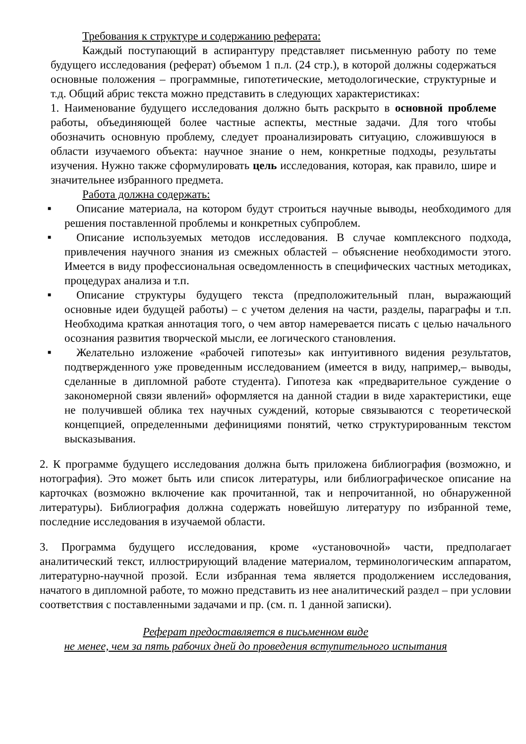Требования к структуре и содержанию реферата:
Каждый поступающий в аспирантуру представляет письменную работу по теме будущего исследования (реферат) объемом 1 п.л. (24 стр.), в которой должны содержаться основные положения – программные, гипотетические, методологические, структурные и т.д. Общий абрис текста можно представить в следующих характеристиках:
1. Наименование будущего исследования должно быть раскрыто в основной проблеме работы, объединяющей более частные аспекты, местные задачи. Для того чтобы обозначить основную проблему, следует проанализировать ситуацию, сложившуюся в области изучаемого объекта: научное знание о нем, конкретные подходы, результаты изучения. Нужно также сформулировать цель исследования, которая, как правило, шире и значительнее избранного предмета.
Работа должна содержать:
■ Описание материала, на котором будут строиться научные выводы, необходимого для решения поставленной проблемы и конкретных субпроблем.
■ Описание используемых методов исследования. В случае комплексного подхода, привлечения научного знания из смежных областей – объяснение необходимости этого. Имеется в виду профессиональная осведомленность в специфических частных методиках, процедурах анализа и т.п.
■ Описание структуры будущего текста (предположительный план, выражающий основные идеи будущей работы) – с учетом деления на части, разделы, параграфы и т.п. Необходима краткая аннотация того, о чем автор намеревается писать с целью начального осознания развития творческой мысли, ее логического становления.
■ Желательно изложение «рабочей гипотезы» как интуитивного видения результатов, подтвержденного уже проведенным исследованием (имеется в виду, например,– выводы, сделанные в дипломной работе студента). Гипотеза как «предварительное суждение о закономерной связи явлений» оформляется на данной стадии в виде характеристики, еще не получившей облика тех научных суждений, которые связываются с теоретической концепцией, определенными дефинициями понятий, четко структурированным текстом высказывания.
2. К программе будущего исследования должна быть приложена библиография (возможно, и нотография). Это может быть или список литературы, или библиографическое описание на карточках (возможно включение как прочитанной, так и непрочитанной, но обнаруженной литературы). Библиография должна содержать новейшую литературу по избранной теме, последние исследования в изучаемой области.
3. Программа будущего исследования, кроме «установочной» части, предполагает аналитический текст, иллюстрирующий владение материалом, терминологическим аппаратом, литературно-научной прозой. Если избранная тема является продолжением исследования, начатого в дипломной работе, то можно представить из нее аналитический раздел – при условии соответствия с поставленными задачами и пр. (см. п. 1 данной записки).
Реферат предоставляется в письменном виде
не менее, чем за пять рабочих дней до проведения вступительного испытания